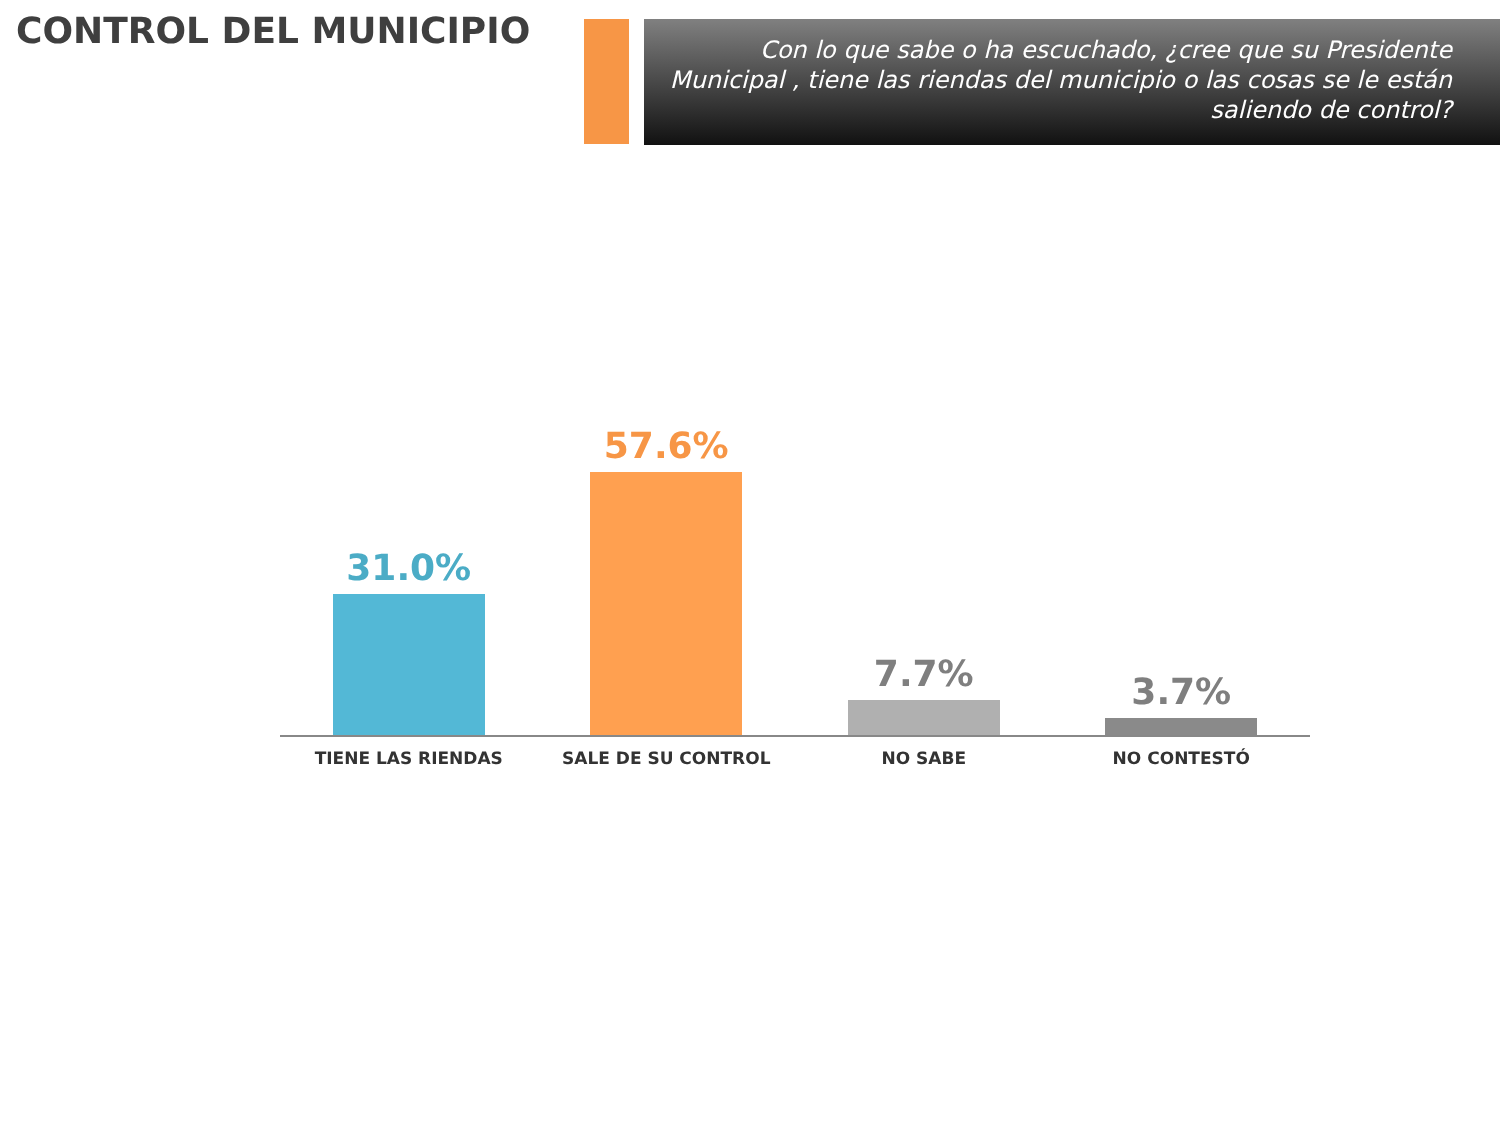CONTROL DEL MUNICIPIO
Con lo que sabe o ha escuchado, ¿cree que su Presidente Municipal , tiene las riendas del municipio o las cosas se le están saliendo de control?
31.0% 57.6% 7.7% 3.7%
TIENE LAS RIENDAS SALE DE SU CONTROL NO SABE NO CONTESTÓ